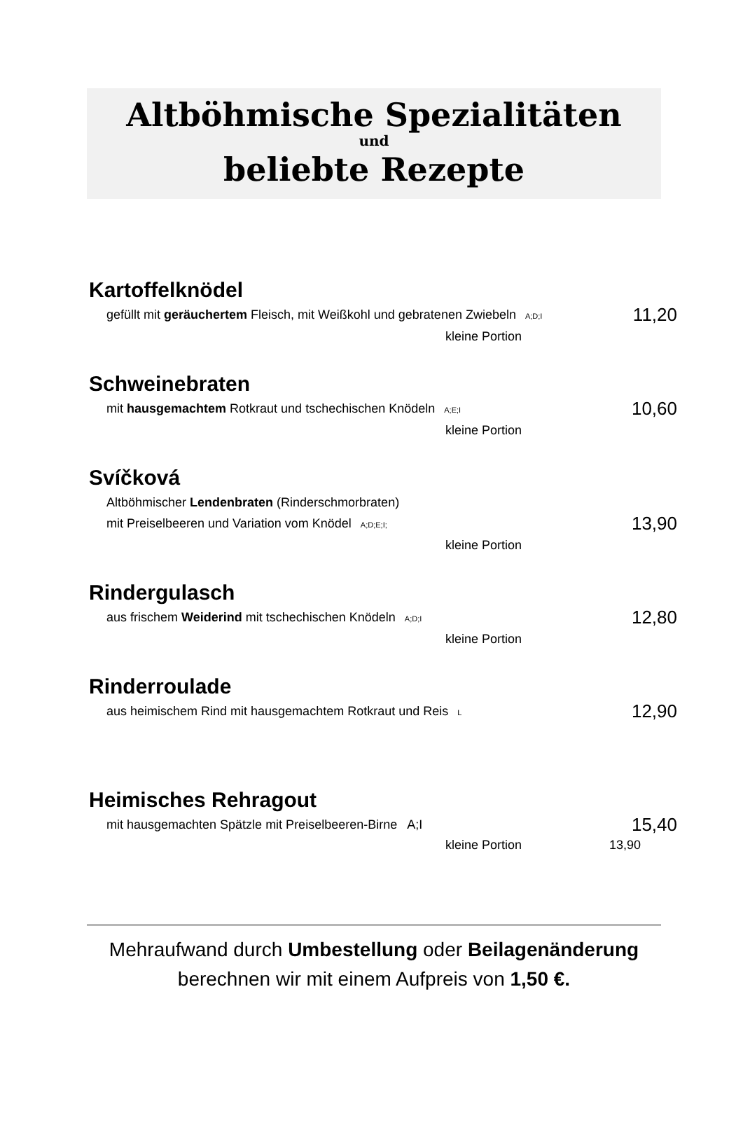Altböhmische Spezialitäten
und
beliebte Rezepte
Kartoffelknödel
gefüllt mit geräuchertem Fleisch, mit Weißkohl und gebratenen Zwiebeln A;D;I 11,20
kleine Portion
Schweinebraten
mit hausgemachtem Rotkraut und tschechischen Knödeln A;E;I 10,60
kleine Portion
Svíčková
Altböhmischer Lendenbraten (Rinderschmorbraten)
mit Preiselbeeren und Variation vom Knödel A;D;E;I; 13,90
kleine Portion
Rindergulasch
aus frischem Weiderind mit tschechischen Knödeln A;D;I 12,80
kleine Portion
Rinderroulade
aus heimischem Rind mit hausgemachtem Rotkraut und Reis L 12,90
Heimisches Rehragout
mit hausgemachten Spätzle mit Preiselbeeren-Birne A;I 15,40
kleine Portion 13,90
Mehraufwand durch Umbestellung oder Beilagenänderung
berechnen wir mit einem Aufpreis von 1,50 €.